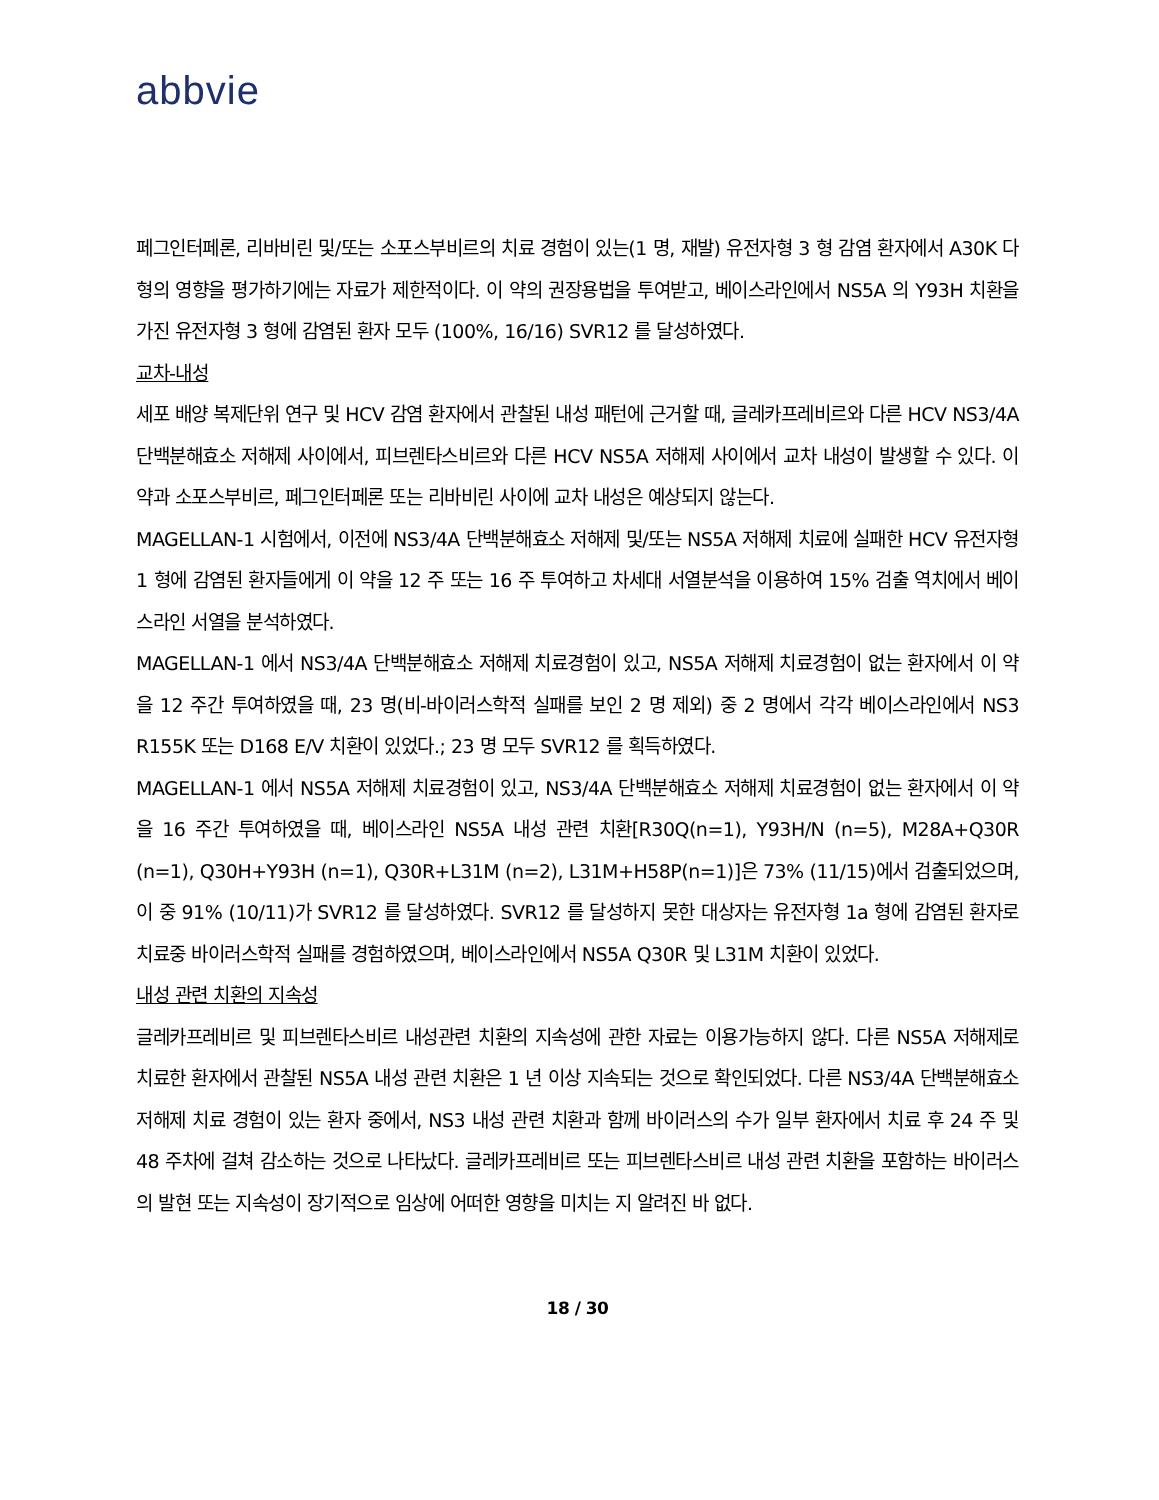abbvie
페그인터페론, 리바비린 및/또는 소포스부비르의 치료 경험이 있는(1 명, 재발) 유전자형 3 형 감염 환자에서 A30K 다형의 영향을 평가하기에는 자료가 제한적이다. 이 약의 권장용법을 투여받고, 베이스라인에서 NS5A 의 Y93H 치환을 가진 유전자형 3 형에 감염된 환자 모두 (100%, 16/16) SVR12 를 달성하였다.
교차-내성
세포 배양 복제단위 연구 및 HCV 감염 환자에서 관찰된 내성 패턴에 근거할 때, 글레카프레비르와 다른 HCV NS3/4A 단백분해효소 저해제 사이에서, 피브렌타스비르와 다른 HCV NS5A 저해제 사이에서 교차 내성이 발생할 수 있다. 이 약과 소포스부비르, 페그인터페론 또는 리바비린 사이에 교차 내성은 예상되지 않는다.
MAGELLAN-1 시험에서, 이전에 NS3/4A 단백분해효소 저해제 및/또는 NS5A 저해제 치료에 실패한 HCV 유전자형 1 형에 감염된 환자들에게 이 약을 12 주 또는 16 주 투여하고 차세대 서열분석을 이용하여 15% 검출 역치에서 베이스라인 서열을 분석하였다.
MAGELLAN-1 에서 NS3/4A 단백분해효소 저해제 치료경험이 있고, NS5A 저해제 치료경험이 없는 환자에서 이 약을 12 주간 투여하였을 때, 23 명(비-바이러스학적 실패를 보인 2 명 제외) 중 2 명에서 각각 베이스라인에서 NS3 R155K 또는 D168 E/V 치환이 있었다.; 23 명 모두 SVR12 를 획득하였다.
MAGELLAN-1 에서 NS5A 저해제 치료경험이 있고, NS3/4A 단백분해효소 저해제 치료경험이 없는 환자에서 이 약을 16 주간 투여하였을 때, 베이스라인 NS5A 내성 관련 치환[R30Q(n=1), Y93H/N (n=5), M28A+Q30R (n=1), Q30H+Y93H (n=1), Q30R+L31M (n=2), L31M+H58P(n=1)]은 73% (11/15)에서 검출되었으며, 이 중 91% (10/11)가 SVR12 를 달성하였다. SVR12 를 달성하지 못한 대상자는 유전자형 1a 형에 감염된 환자로 치료중 바이러스학적 실패를 경험하였으며, 베이스라인에서 NS5A Q30R 및 L31M 치환이 있었다.
내성 관련 치환의 지속성
글레카프레비르 및 피브렌타스비르 내성관련 치환의 지속성에 관한 자료는 이용가능하지 않다. 다른 NS5A 저해제로 치료한 환자에서 관찰된 NS5A 내성 관련 치환은 1 년 이상 지속되는 것으로 확인되었다. 다른 NS3/4A 단백분해효소 저해제 치료 경험이 있는 환자 중에서, NS3 내성 관련 치환과 함께 바이러스의 수가 일부 환자에서 치료 후 24 주 및 48 주차에 걸쳐 감소하는 것으로 나타났다. 글레카프레비르 또는 피브렌타스비르 내성 관련 치환을 포함하는 바이러스의 발현 또는 지속성이 장기적으로 임상에 어떠한 영향을 미치는 지 알려진 바 없다.
18 / 30